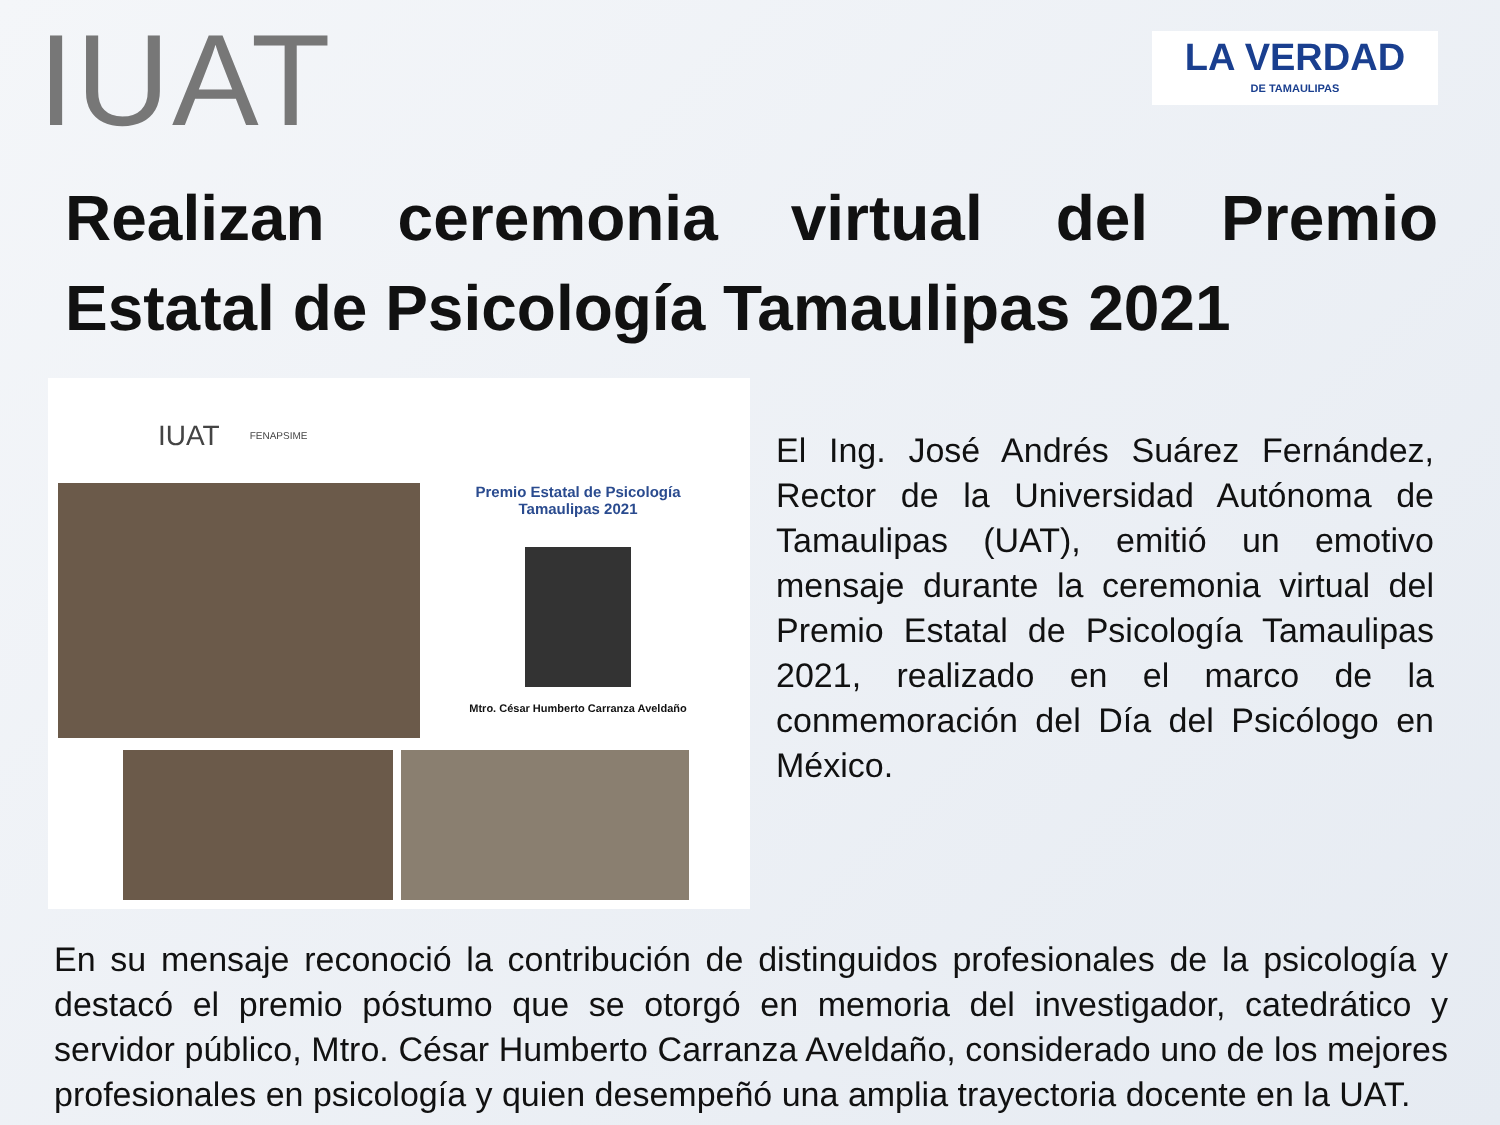IUAT
LA VERDAD
DE TAMAULIPAS
Realizan ceremonia virtual del Premio Estatal de Psicología Tamaulipas 2021
IUAT FENAPSIME
Premio Estatal de Psicología
Tamaulipas 2021
Mtro. César Humberto Carranza Aveldaño
El Ing. José Andrés Suárez Fernández, Rector de la Universidad Autónoma de Tamaulipas (UAT), emitió un emotivo mensaje durante la ceremonia virtual del Premio Estatal de Psicología Tamaulipas 2021, realizado en el marco de la conmemoración del Día del Psicólogo en México.
En su mensaje reconoció la contribución de distinguidos profesionales de la psicología y destacó el premio póstumo que se otorgó en memoria del investigador, catedrático y servidor público, Mtro. César Humberto Carranza Aveldaño, considerado uno de los mejores profesionales en psicología y quien desempeñó una amplia trayectoria docente en la UAT.